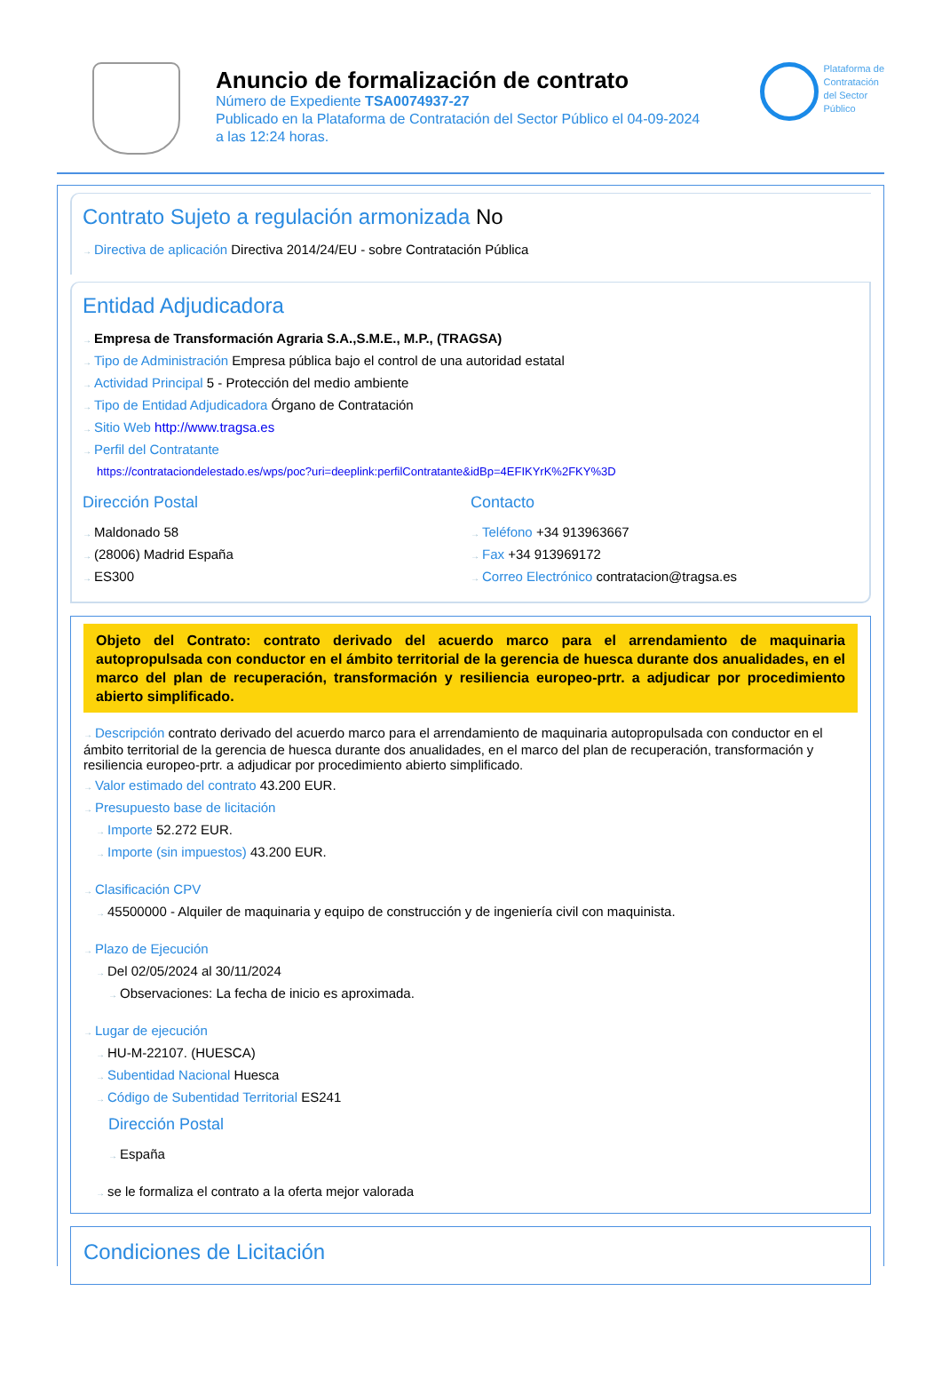Anuncio de formalización de contrato
Número de Expediente TSA0074937-27
Publicado en la Plataforma de Contratación del Sector Público el 04-09-2024
a las 12:24 horas.
Plataforma de
Contratación
del Sector
Público
Contrato Sujeto a regulación armonizada No
→ Directiva de aplicación Directiva 2014/24/EU - sobre Contratación Pública
Entidad Adjudicadora
→ Empresa de Transformación Agraria S.A.,S.M.E., M.P., (TRAGSA)
→ Tipo de Administración Empresa pública bajo el control de una autoridad estatal
→ Actividad Principal 5 - Protección del medio ambiente
→ Tipo de Entidad Adjudicadora Órgano de Contratación
→ Sitio Web http://www.tragsa.es
→ Perfil del Contratante
https://contrataciondelestado.es/wps/poc?uri=deeplink:perfilContratante&idBp=4EFIKYrK%2FKY%3D
Dirección Postal
→ Maldonado 58
→ (28006) Madrid España
→ ES300
Contacto
→ Teléfono +34 913963667
→ Fax +34 913969172
→ Correo Electrónico contratacion@tragsa.es
Objeto del Contrato: contrato derivado del acuerdo marco para el arrendamiento de maquinaria autopropulsada con conductor en el ámbito territorial de la gerencia de huesca durante dos anualidades, en el marco del plan de recuperación, transformación y resiliencia europeo-prtr. a adjudicar por procedimiento abierto simplificado.
→ Descripción contrato derivado del acuerdo marco para el arrendamiento de maquinaria autopropulsada con conductor en el ámbito territorial de la gerencia de huesca durante dos anualidades, en el marco del plan de recuperación, transformación y resiliencia europeo-prtr. a adjudicar por procedimiento abierto simplificado.
→ Valor estimado del contrato 43.200 EUR.
→ Presupuesto base de licitación
→ Importe 52.272 EUR.
→ Importe (sin impuestos) 43.200 EUR.
→ Clasificación CPV
→ 45500000 - Alquiler de maquinaria y equipo de construcción y de ingeniería civil con maquinista.
→ Plazo de Ejecución
→ Del 02/05/2024 al 30/11/2024
→ Observaciones: La fecha de inicio es aproximada.
→ Lugar de ejecución
→ HU-M-22107. (HUESCA)
→ Subentidad Nacional Huesca
→ Código de Subentidad Territorial ES241
Dirección Postal
→ España
→ se le formaliza el contrato a la oferta mejor valorada
Condiciones de Licitación